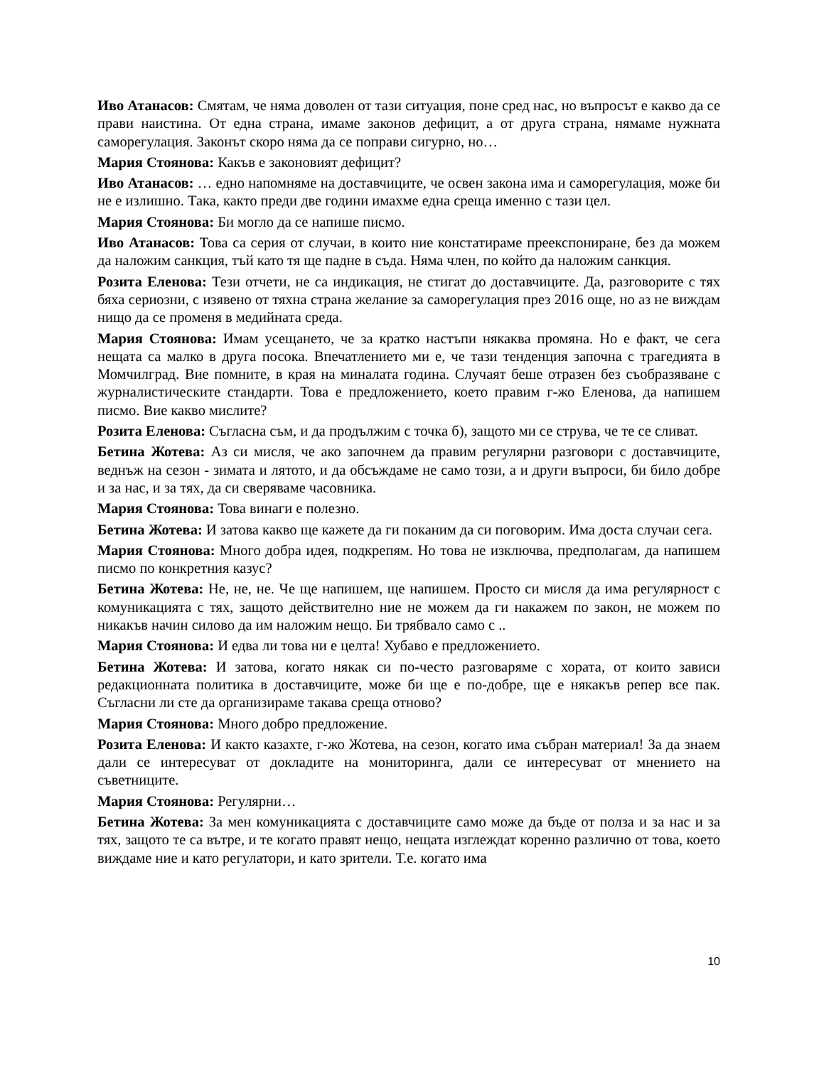Иво Атанасов: Смятам, че няма доволен от тази ситуация, поне сред нас, но въпросът е какво да се прави наистина. От една страна, имаме законов дефицит, а от друга страна, нямаме нужната саморегулация. Законът скоро няма да се поправи сигурно, но…
Мария Стоянова: Какъв е законовият дефицит?
Иво Атанасов: … едно напомняме на доставчиците, че освен закона има и саморегулация, може би не е излишно. Така, както преди две години имахме една среща именно с тази цел.
Мария Стоянова: Би могло да се напише писмо.
Иво Атанасов: Това са серия от случаи, в които ние констатираме преекспониране, без да можем да наложим санкция, тъй като тя ще падне в съда. Няма член, по който да наложим санкция.
Розита Еленова: Тези отчети, не са индикация, не стигат до доставчиците. Да, разговорите с тях бяха сериозни, с изявено от тяхна страна желание за саморегулация през 2016 още, но аз не виждам нищо да се променя в медийната среда.
Мария Стоянова: Имам усещането, че за кратко настъпи някаква промяна. Но е факт, че сега нещата са малко в друга посока. Впечатлението ми е, че тази тенденция започна с трагедията в Момчилград. Вие помните, в края на миналата година. Случаят беше отразен без съобразяване с журналистическите стандарти. Това е предложението, което правим г-жо Еленова, да напишем писмо. Вие какво мислите?
Розита Еленова: Съгласна съм, и да продължим с точка б), защото ми се струва, че те се сливат.
Бетина Жотева: Аз си мисля, че ако започнем да правим регулярни разговори с доставчиците, веднъж на сезон - зимата и лятото, и да обсъждаме не само този, а и други въпроси, би било добре и за нас, и за тях, да си сверяваме часовника.
Мария Стоянова: Това винаги е полезно.
Бетина Жотева: И затова какво ще кажете да ги поканим да си поговорим. Има доста случаи сега.
Мария Стоянова: Много добра идея, подкрепям. Но това не изключва, предполагам, да напишем писмо по конкретния казус?
Бетина Жотева: Не, не, не. Че ще напишем, ще напишем. Просто си мисля да има регулярност с комуникацията с тях, защото действително ние не можем да ги накажем по закон, не можем по никакъв начин силово да им наложим нещо. Би трябвало само с ..
Мария Стоянова: И едва ли това ни е целта! Хубаво е предложението.
Бетина Жотева: И затова, когато някак си по-често разговаряме с хората, от които зависи редакционната политика в доставчиците, може би ще е по-добре, ще е някакъв репер все пак. Съгласни ли сте да организираме такава среща отново?
Мария Стоянова: Много добро предложение.
Розита Еленова: И както казахте, г-жо Жотева, на сезон, когато има събран материал! За да знаем дали се интересуват от докладите на мониторинга, дали се интересуват от мнението на съветниците.
Мария Стоянова: Регулярни…
Бетина Жотева: За мен комуникацията с доставчиците само може да бъде от полза и за нас и за тях, защото те са вътре, и те когато правят нещо, нещата изглеждат коренно различно от това, което виждаме ние и като регулатори, и като зрители. Т.е. когато има
10